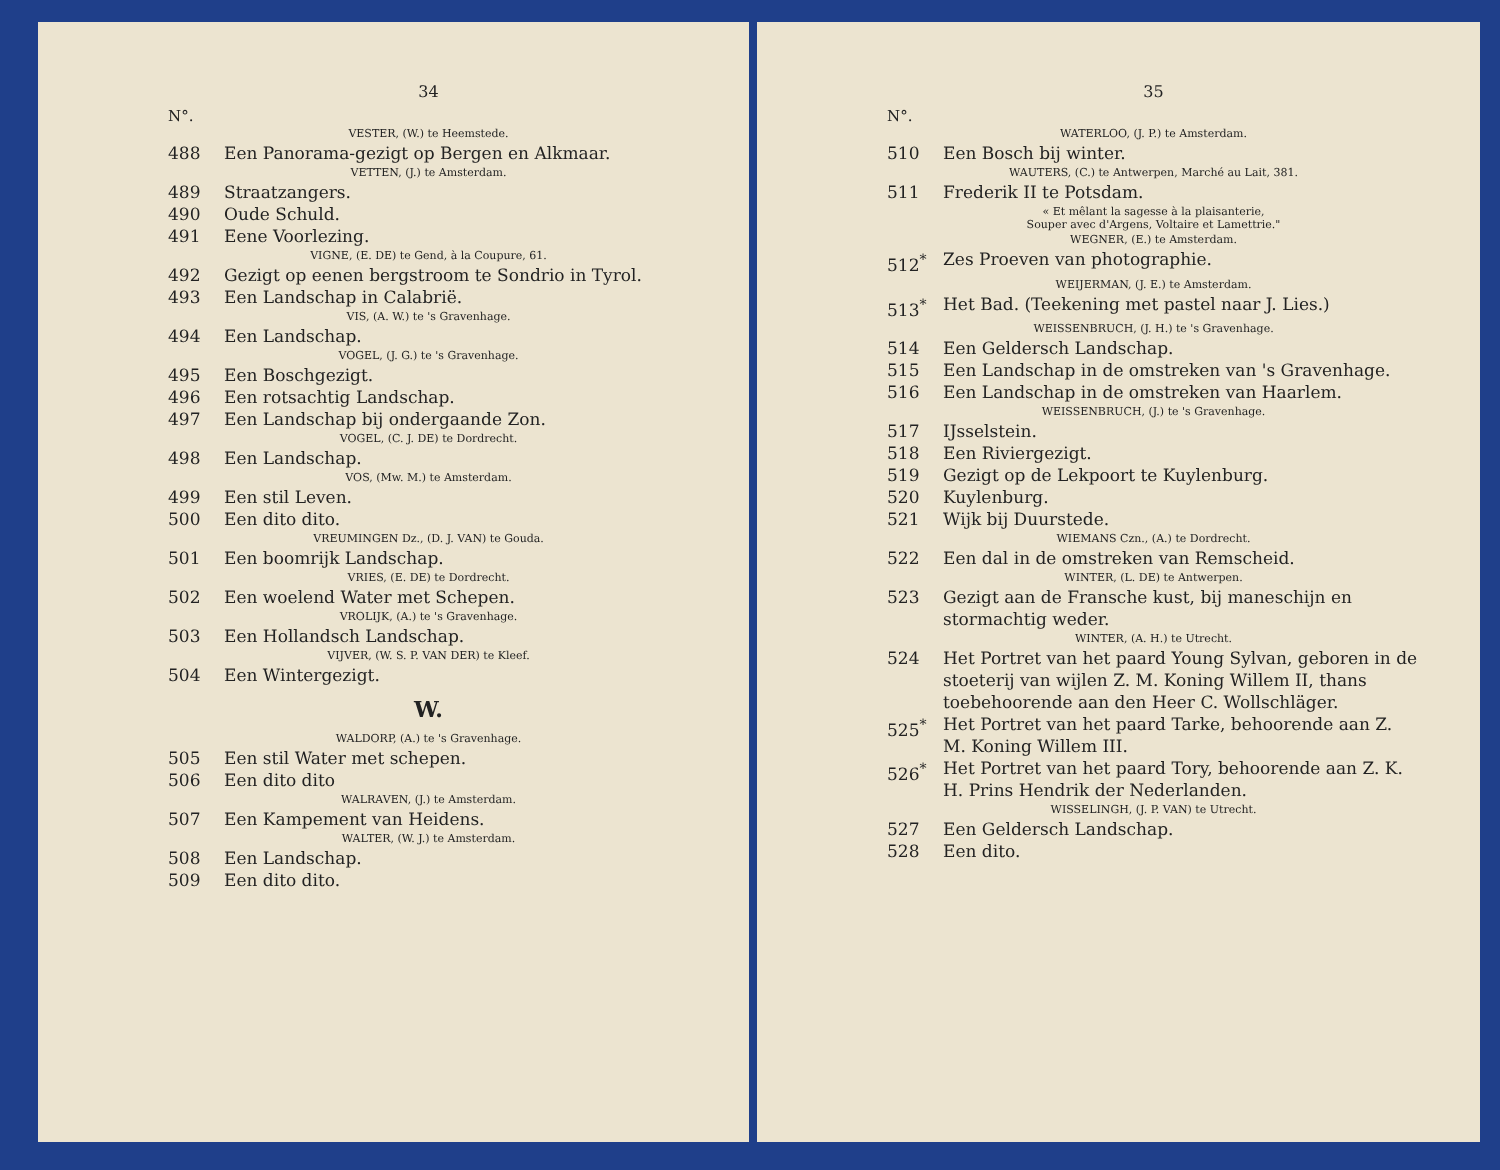34
N°.
VESTER, (W.) te Heemstede.
488 Een Panorama-gezigt op Bergen en Alkmaar.
VETTEN, (J.) te Amsterdam.
489 Straatzangers.
490 Oude Schuld.
491 Eene Voorlezing.
VIGNE, (E. DE) te Gend, à la Coupure, 61.
492 Gezigt op eenen bergstroom te Sondrio in Tyrol.
493 Een Landschap in Calabrië.
VIS, (A. W.) te 's Gravenhage.
494 Een Landschap.
VOGEL, (J. G.) te 's Gravenhage.
495 Een Boschgezigt.
496 Een rotsachtig Landschap.
497 Een Landschap bij ondergaande Zon.
VOGEL, (C. J. DE) te Dordrecht.
498 Een Landschap.
VOS, (Mw. M.) te Amsterdam.
499 Een stil Leven.
500 Een dito dito.
VREUMINGEN Dz., (D. J. VAN) te Gouda.
501 Een boomrijk Landschap.
VRIES, (E. DE) te Dordrecht.
502 Een woelend Water met Schepen.
VROLIJK, (A.) te 's Gravenhage.
503 Een Hollandsch Landschap.
VIJVER, (W. S. P. VAN DER) te Kleef.
504 Een Wintergezigt.
W.
WALDORP, (A.) te 's Gravenhage.
505 Een stil Water met schepen.
506 Een dito dito
WALRAVEN, (J.) te Amsterdam.
507 Een Kampement van Heidens.
WALTER, (W. J.) te Amsterdam.
508 Een Landschap.
509 Een dito dito.
35
N°.
WATERLOO, (J. P.) te Amsterdam.
510 Een Bosch bij winter.
WAUTERS, (C.) te Antwerpen, Marché au Lait, 381.
511 Frederik II te Potsdam.
« Et mêlant la sagesse à la plaisanterie,
Souper avec d'Argens, Voltaire et Lamettrie."
WEGNER, (E.) te Amsterdam.
512<sup>*</sup> Zes Proeven van photographie.
WEIJERMAN, (J. E.) te Amsterdam.
513<sup>*</sup> Het Bad. (Teekening met pastel naar J. Lies.)
WEISSENBRUCH, (J. H.) te 's Gravenhage.
514 Een Geldersch Landschap.
515 Een Landschap in de omstreken van 's Gravenhage.
516 Een Landschap in de omstreken van Haarlem.
WEISSENBRUCH, (J.) te 's Gravenhage.
517 IJsselstein.
518 Een Riviergezigt.
519 Gezigt op de Lekpoort te Kuylenburg.
520 Kuylenburg.
521 Wijk bij Duurstede.
WIEMANS Czn., (A.) te Dordrecht.
522 Een dal in de omstreken van Remscheid.
WINTER, (L. DE) te Antwerpen.
523 Gezigt aan de Fransche kust, bij maneschijn en stormachtig weder.
WINTER, (A. H.) te Utrecht.
524 Het Portret van het paard Young Sylvan, geboren in de stoeterij van wijlen Z. M. Koning Willem II, thans toebehoorende aan den Heer C. Wollschläger.
525<sup>*</sup> Het Portret van het paard Tarke, behoorende aan Z. M. Koning Willem III.
526<sup>*</sup> Het Portret van het paard Tory, behoorende aan Z. K. H. Prins Hendrik der Nederlanden.
WISSELINGH, (J. P. VAN) te Utrecht.
527 Een Geldersch Landschap.
528 Een dito.